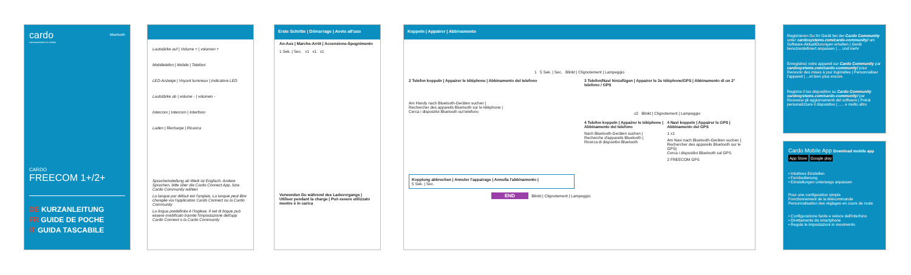cardo
communication in motion
Bluetooth
CARDO
FREECOM 1+/2+
DE KURZANLEITUNG
FR GUIDE DE POCHE
IT GUIDA TASCABILE
Lautstärke auf | Volume + | volumen +
Mobiltelefon | Mobile | Telefoni
LED-Anzeige | Voyant lumineux | Indicatore LED
Lautstärke ab | volume - | volumen -
Intercom | Intercom | Interfono
Laden | Recharge | Ricarica
Spracheinstellung ab Werk ist Englisch. Andere Sprachen, bitte über die Cardo Connect App, bzw. Cardo Community wählen
La langue par défaut est l'anglais. La langue peut être changée via l'application Cardo Connect ou la Cardo Community
La lingua predefinita è l'inglese. Il set di lingue può essere modificato tramite l'impostazione dell'app Cardo Connect o la Cardo Community
Erste Schritte | Démarrage | Avvio all'uso
An-Aus | Marche-Arrêt | Accensione-Spegnimento
1 Sek. | Sec. x1 x1 x1
Verwenden Du während des Ladevorgangs | Utiliser pendant la charge | Può essere utilizzato mentre è in carica
Koppeln | Appairer | Abbinamento
1 5 Sek. | Sec. Blinkt | Clignotement | Lampeggio
2 Telefon koppeln | Appairer le téléphone | Abbinamento del telefono
Am Handy nach Bluetooth-Geräten suchen |
Rechercher des appareils Bluetooth sur le téléphone |
Cerca i dispositivi Bluetooth sul telefono
Kopplung abbrechen | Annuler l'appairage | Annulla l'abbinamento |
5 Sek. | Sec.
3 Telefon/Navi hinzufügen | Appairer le 2e téléphone/GPS | Abbinamento di un 2° telefono / GPS
x2 Blinkt | Clignotement | Lampeggio
4 Telefon koppeln | Appairer le téléphone | Abbinamento del telefono
Nach Bluetooth-Geräten suchen |
Recherche d'appareils Bluetooth |
Ricerca di dispositivi Bluetooth
4 Navi koppeln | Appairer le GPS | Abbinamento del GPS
1 x1
Am Navi nach Bluetooth-Geräten suchen |
Rechercher des appareils Bluetooth sur le GPS|
Cerca i dispositivi Bluetooth sul GPS
2 FREECOM GPS
END Blinkt | Clignotement | Lampeggio
Registrieren Du Ihr Gerät bei der Cardo Community unter cardosystems.com/cardo-community/ um Software-AktualiDurungen erhalten | Gerät benutzerdefiniert anpassen | ... und mehr
Enregistrez votre appareil sur Cardo Community par cardosystems.com/cardo-community/ pour Recevoir des mises à jour logicielles | Personnaliser l'appareil | ...et bien plus encore
Registra il tuo dispositivo su Cardo Community cardosystems.com/cardo-community/ per Riceverai gli aggiornamenti del software | Potrai personalizzare il dispositivo | ..... e molto altro
Cardo Mobile App Download mobile app
App Store Google play
• Intuitives Einstellen
• Fernbedienung
• Einstellungen unterwegs anpassen
Pour une configuration simple
Fonctionnement de la télécommande
Personnalisation des réglages en cours de route
• Configurazione facile e veloce dell'interfono
• Direttamente da smartphone
• Regola le impostazioni in movimento